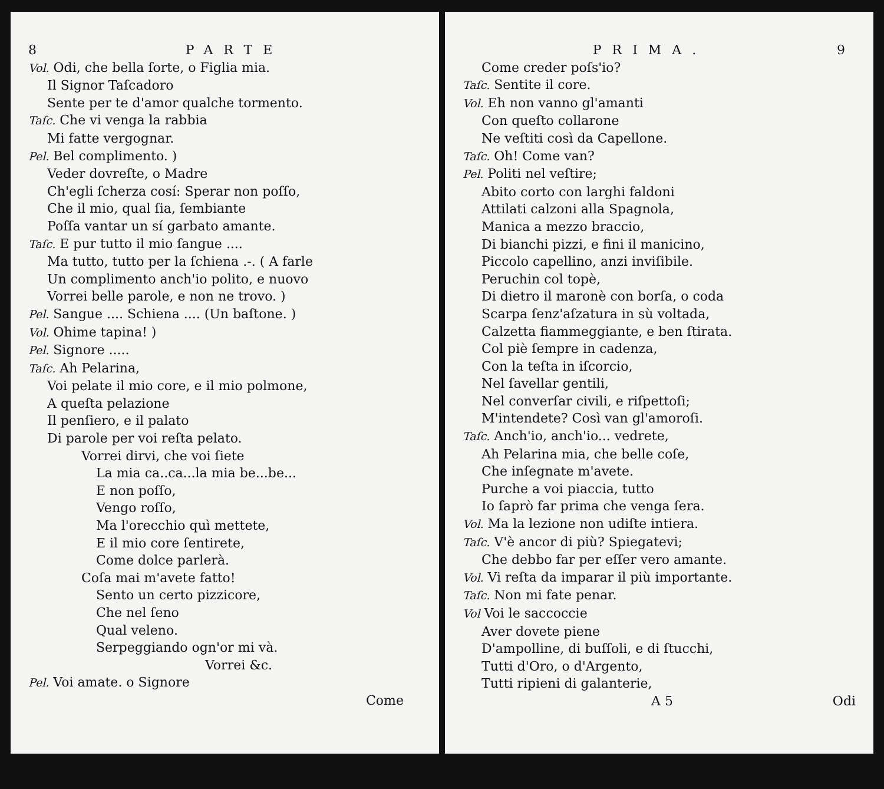8 PARTE
Vol. Odi, che bella ſorte, o Figlia mia.
Il Signor Taſcadoro
Sente per te d'amor qualche tormento.
Taſc. Che vi venga la rabbia
Mi fatte vergognar.
Pel. Bel complimento. )
Veder dovreſte, o Madre
Ch'egli ſcherza cosí: Sperar non poſſo,
Che il mio, qual ſia, ſembiante
Poſſa vantar un sí garbato amante.
Taſc. E pur tutto il mio ſangue ....
Ma tutto, tutto per la ſchiena .-. ( A farle
Un complimento anch'io polito, e nuovo
Vorrei belle parole, e non ne trovo. )
Pel. Sangue .... Schiena .... (Un baſtone. )
Vol. Ohime tapina! )
Pel. Signore .....
Taſc. Ah Pelarina,
Voi pelate il mio core, e il mio polmone,
A queſta pelazione
Il penſiero, e il palato
Di parole per voi reſta pelato.
Vorrei dirvi, che voi ſiete
La mia ca..ca...la mia be...be...
E non poſſo,
Vengo roſſo,
Ma l'orecchio quì mettete,
E il mio core ſentirete,
Come dolce parlerà.
Coſa mai m'avete fatto!
Sento un certo pizzicore,
Che nel ſeno
Qual veleno.
Serpeggiando ogn'or mi và.
Vorrei &c.
Pel. Voi amate. o Signore
Come
PRIMA. 9
Come creder poſs'io?
Taſc. Sentite il core.
Vol. Eh non vanno gl'amanti
Con queſto collarone
Ne veſtiti così da Capellone.
Taſc. Oh! Come van?
Pel. Politi nel veſtire;
Abito corto con larghi faldoni
Attilati calzoni alla Spagnola,
Manica a mezzo braccio,
Di bianchi pizzi, e fini il manicino,
Piccolo capellino, anzi inviſibile.
Peruchin col topè,
Di dietro il maronè con borſa, o coda
Scarpa ſenz'aſzatura in sù voltada,
Calzetta fiammeggiante, e ben ſtirata.
Col piè ſempre in cadenza,
Con la teſta in iſcorcio,
Nel ſavellar gentili,
Nel converſar civili, e riſpettoſi;
M'intendete? Così van gl'amoroſi.
Taſc. Anch'io, anch'io... vedrete,
Ah Pelarina mia, che belle coſe,
Che inſegnate m'avete.
Purche a voi piaccia, tutto
Io ſaprò far prima che venga ſera.
Vol. Ma la lezione non udiſte intiera.
Taſc. V'è ancor di più? Spiegatevi;
Che debbo far per eſſer vero amante.
Vol. Vi reſta da imparar il più importante.
Taſc. Non mi fate penar.
Vol Voi le saccoccie
Aver dovete piene
D'ampolline, di buſſoli, e di ſtucchi,
Tutti d'Oro, o d'Argento,
Tutti ripieni di galanterie,
A 5 Odi